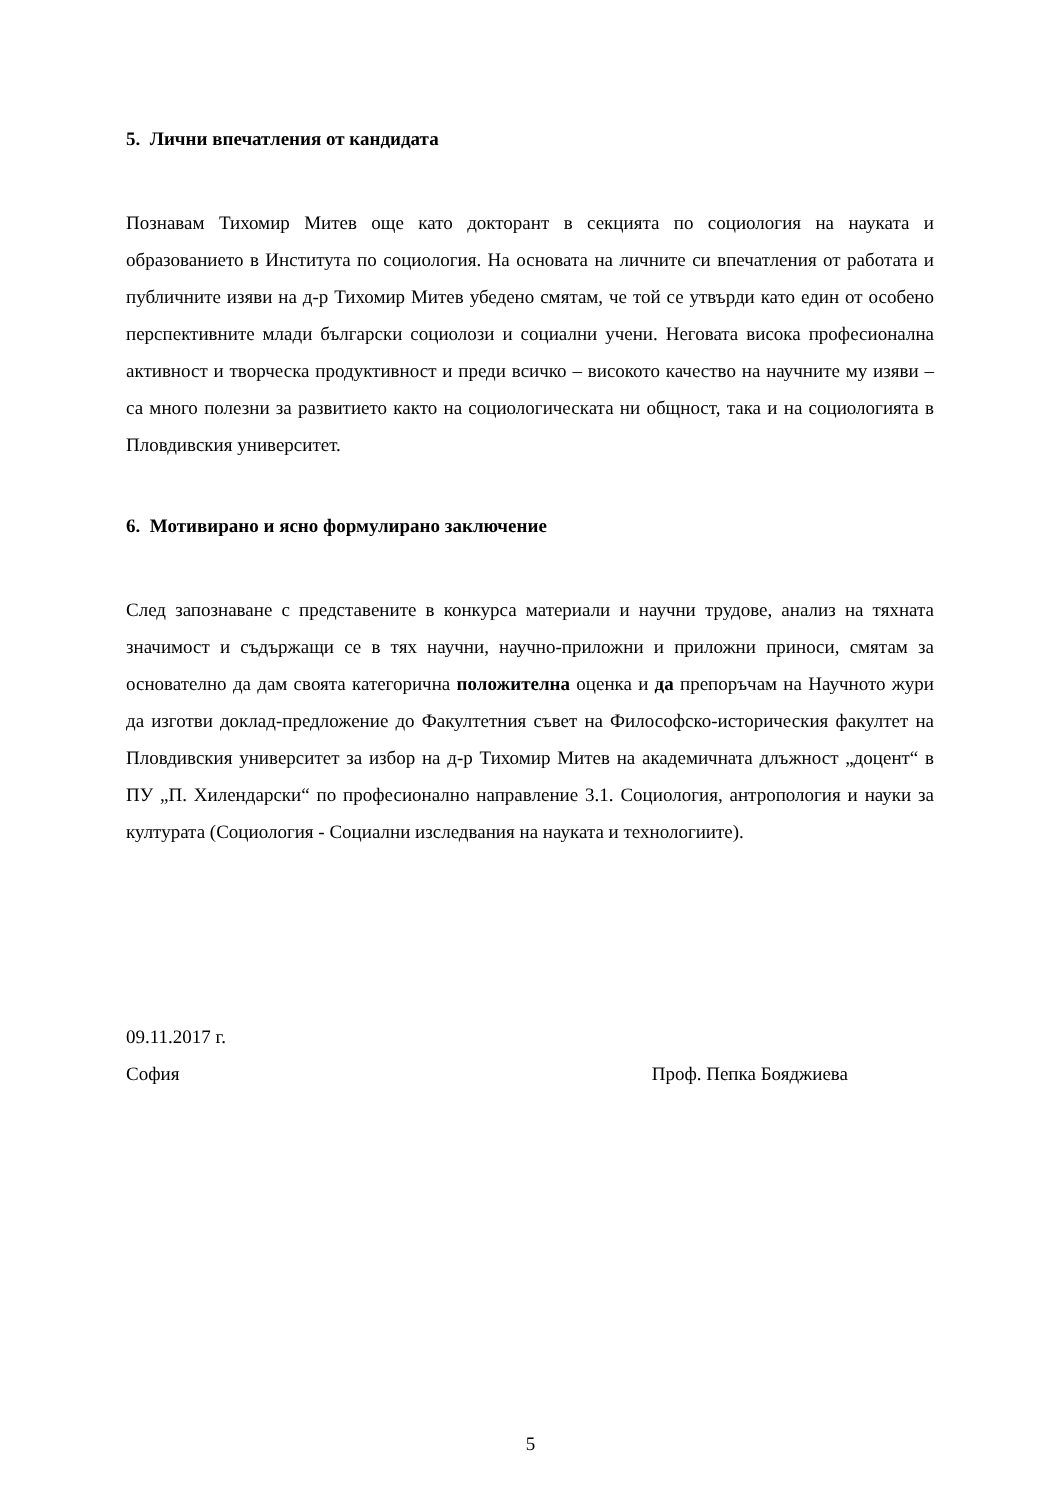5. Лични впечатления от кандидата
Познавам Тихомир Митев още като докторант в секцията по социология на науката и образованието в Института по социология. На основата на личните си впечатления от работата и публичните изяви на д-р Тихомир Митев убедено смятам, че той се утвърди като един от особено перспективните млади български социолози и социални учени. Неговата висока професионална активност и творческа продуктивност и преди всичко – високото качество на научните му изяви – са много полезни за развитието както на социологическата ни общност, така и на социологията в Пловдивския университет.
6. Мотивирано и ясно формулирано заключение
След запознаване с представените в конкурса материали и научни трудове, анализ на тяхната значимост и съдържащи се в тях научни, научно-приложни и приложни приноси, смятам за основателно да дам своята категорична положителна оценка и да препоръчам на Научното жури да изготви доклад-предложение до Факултетния съвет на Философско-историческия факултет на Пловдивския университет за избор на д-р Тихомир Митев на академичната длъжност „доцент“ в ПУ „П. Хилендарски“ по професионално направление 3.1. Социология, антропология и науки за културата (Социология - Социални изследвания на науката и технологиите).
09.11.2017 г.
София Проф. Пепка Бояджиева
5